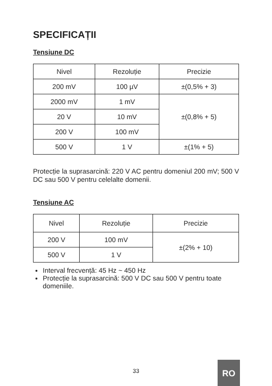SPECIFICAȚII
Tensiune DC
| Nivel | Rezoluție | Precizie |
| --- | --- | --- |
| 200 mV | 100 µV | ±(0,5% + 3) |
| 2000 mV | 1 mV | ±(0,8% + 5) |
| 20 V | 10 mV | |
| 200 V | 100 mV | |
| 500 V | 1 V | ±(1% + 5) |
Protecție la suprasarcină: 220 V AC pentru domeniul 200 mV; 500 V DC sau 500 V pentru celelalte domenii.
Tensiune AC
| Nivel | Rezoluție | Precizie |
| --- | --- | --- |
| 200 V | 100 mV | ±(2% + 10) |
| 500 V | 1 V | |
Interval frecvență: 45 Hz ~ 450 Hz
Protecție la suprasarcină: 500 V DC sau 500 V pentru toate domeniile.
33
RO